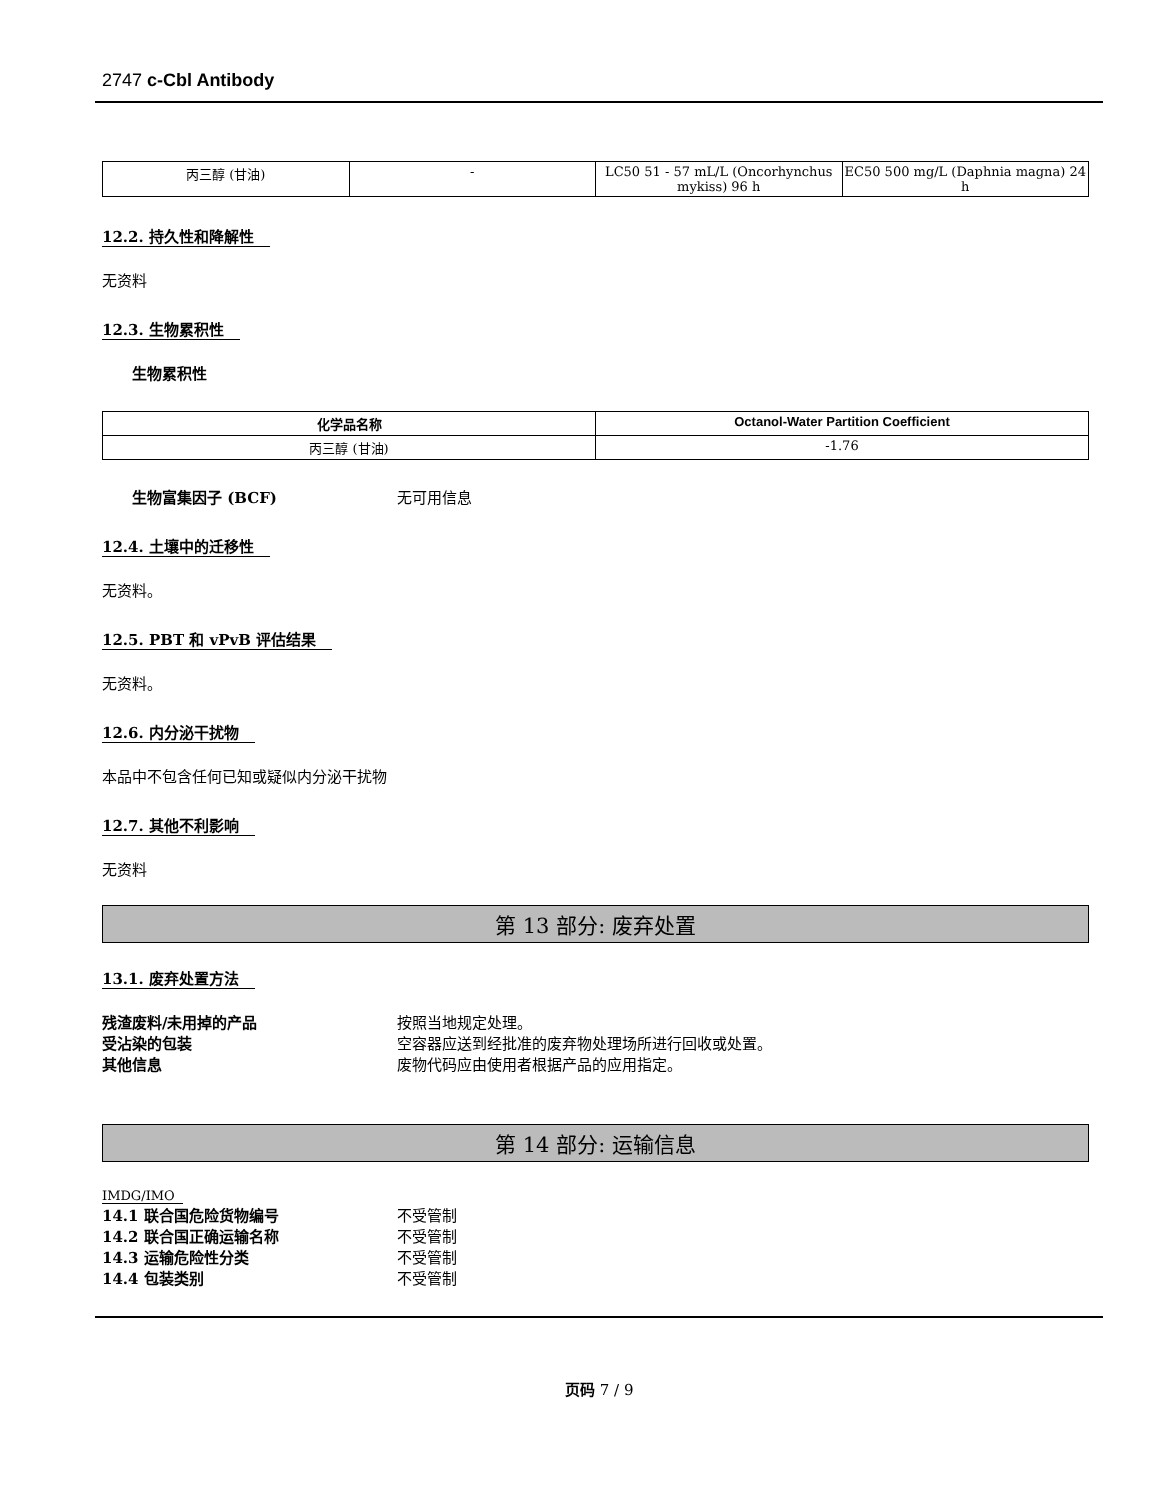2747 c-Cbl Antibody
| 丙三醇 (甘油) | - | LC50 51 - 57 mL/L (Oncorhynchus mykiss) 96 h | EC50 500 mg/L (Daphnia magna) 24 h |
12.2. 持久性和降解性
无资料
12.3. 生物累积性
生物累积性
| 化学品名称 | Octanol-Water Partition Coefficient |
| --- | --- |
| 丙三醇 (甘油) | -1.76 |
生物富集因子 (BCF) 无可用信息
12.4. 土壤中的迁移性
无资料。
12.5. PBT 和 vPvB 评估结果
无资料。
12.6. 内分泌干扰物
本品中不包含任何已知或疑似内分泌干扰物
12.7. 其他不利影响
无资料
第 13 部分: 废弃处置
13.1. 废弃处置方法
残渣废料/未用掉的产品 按照当地规定处理。
受沾染的包装 空容器应送到经批准的废弃物处理场所进行回收或处置。
其他信息 废物代码应由使用者根据产品的应用指定。
第 14 部分: 运输信息
IMDG/IMO
14.1 联合国危险货物编号 不受管制
14.2 联合国正确运输名称 不受管制
14.3 运输危险性分类 不受管制
14.4 包装类别 不受管制
页码 7 / 9